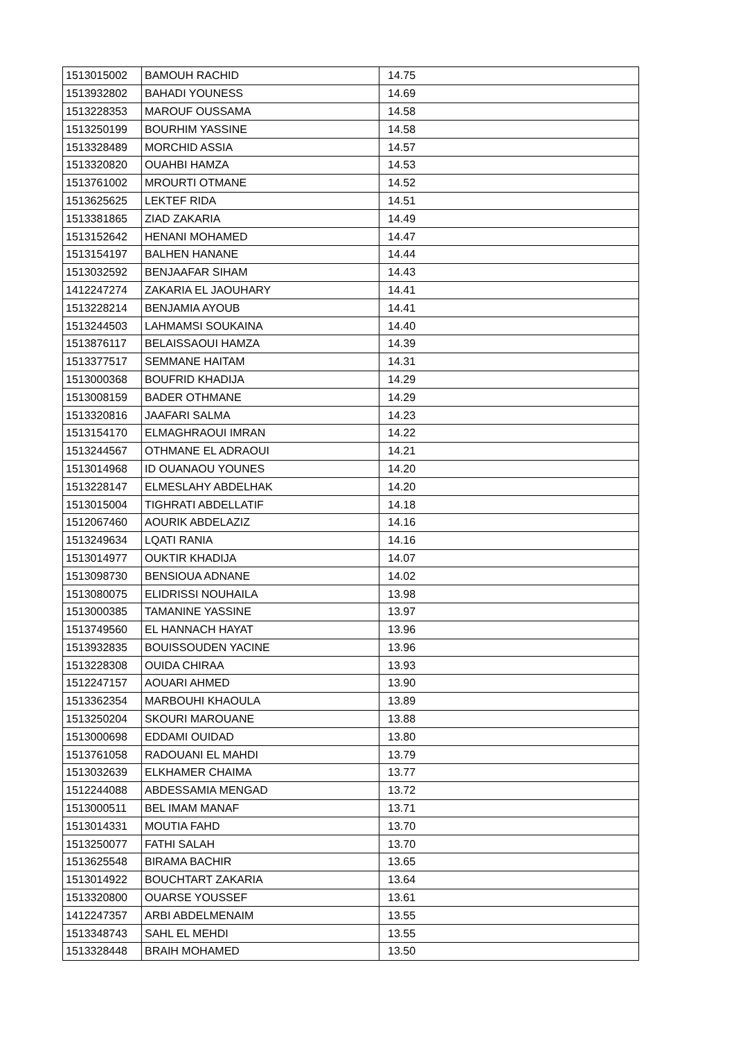| 1513015002 | BAMOUH RACHID | 14.75 |
| 1513932802 | BAHADI YOUNESS | 14.69 |
| 1513228353 | MAROUF OUSSAMA | 14.58 |
| 1513250199 | BOURHIM YASSINE | 14.58 |
| 1513328489 | MORCHID ASSIA | 14.57 |
| 1513320820 | OUAHBI HAMZA | 14.53 |
| 1513761002 | MROURTI OTMANE | 14.52 |
| 1513625625 | LEKTEF RIDA | 14.51 |
| 1513381865 | ZIAD ZAKARIA | 14.49 |
| 1513152642 | HENANI MOHAMED | 14.47 |
| 1513154197 | BALHEN HANANE | 14.44 |
| 1513032592 | BENJAAFAR SIHAM | 14.43 |
| 1412247274 | ZAKARIA EL JAOUHARY | 14.41 |
| 1513228214 | BENJAMIA AYOUB | 14.41 |
| 1513244503 | LAHMAMSI SOUKAINA | 14.40 |
| 1513876117 | BELAISSAOUI HAMZA | 14.39 |
| 1513377517 | SEMMANE HAITAM | 14.31 |
| 1513000368 | BOUFRID KHADIJA | 14.29 |
| 1513008159 | BADER OTHMANE | 14.29 |
| 1513320816 | JAAFARI SALMA | 14.23 |
| 1513154170 | ELMAGHRAOUI IMRAN | 14.22 |
| 1513244567 | OTHMANE EL ADRAOUI | 14.21 |
| 1513014968 | ID OUANAOU YOUNES | 14.20 |
| 1513228147 | ELMESLAHY ABDELHAK | 14.20 |
| 1513015004 | TIGHRATI ABDELLATIF | 14.18 |
| 1512067460 | AOURIK ABDELAZIZ | 14.16 |
| 1513249634 | LQATI RANIA | 14.16 |
| 1513014977 | OUKTIR KHADIJA | 14.07 |
| 1513098730 | BENSIOUA ADNANE | 14.02 |
| 1513080075 | ELIDRISSI NOUHAILA | 13.98 |
| 1513000385 | TAMANINE YASSINE | 13.97 |
| 1513749560 | EL HANNACH HAYAT | 13.96 |
| 1513932835 | BOUISSOUDEN YACINE | 13.96 |
| 1513228308 | OUIDA CHIRAA | 13.93 |
| 1512247157 | AOUARI AHMED | 13.90 |
| 1513362354 | MARBOUHI KHAOULA | 13.89 |
| 1513250204 | SKOURI MAROUANE | 13.88 |
| 1513000698 | EDDAMI OUIDAD | 13.80 |
| 1513761058 | RADOUANI EL MAHDI | 13.79 |
| 1513032639 | ELKHAMER CHAIMA | 13.77 |
| 1512244088 | ABDESSAMIA MENGAD | 13.72 |
| 1513000511 | BEL IMAM MANAF | 13.71 |
| 1513014331 | MOUTIA FAHD | 13.70 |
| 1513250077 | FATHI SALAH | 13.70 |
| 1513625548 | BIRAMA BACHIR | 13.65 |
| 1513014922 | BOUCHTART ZAKARIA | 13.64 |
| 1513320800 | OUARSE YOUSSEF | 13.61 |
| 1412247357 | ARBI ABDELMENAIM | 13.55 |
| 1513348743 | SAHL EL MEHDI | 13.55 |
| 1513328448 | BRAIH MOHAMED | 13.50 |